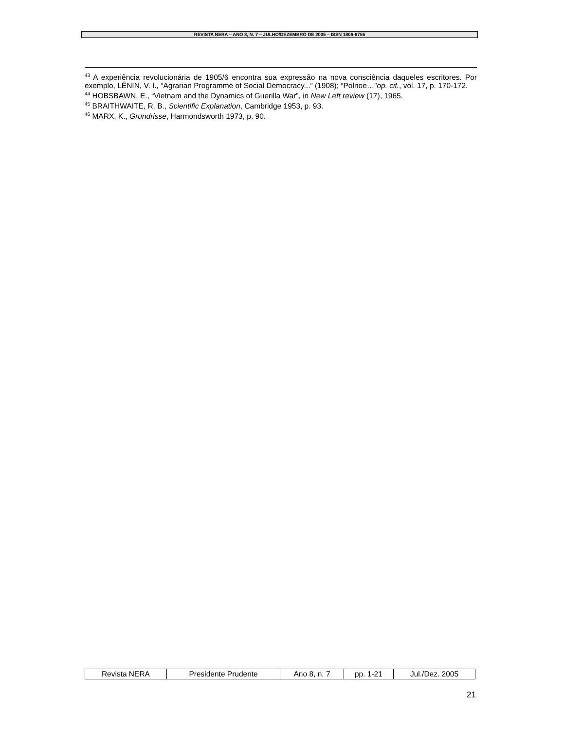REVISTA NERA – ANO 8, N. 7 – JULHO/DEZEMBRO DE 2005 – ISSN 1806-6755
<sup>43</sup> A experiência revolucionária de 1905/6 encontra sua expressão na nova consciência daqueles escritores. Por exemplo, LÊNIN, V. I., “Agrarian Programme of Social Democracy...” (1908); “Polnoe…”op. cit., vol. 17, p. 170-172.
<sup>44</sup> HOBSBAWN, E., “Vietnam and the Dynamics of Guerilla War”, in New Left review (17), 1965.
<sup>45</sup> BRAITHWAITE, R. B., Scientific Explanation, Cambridge 1953, p. 93.
<sup>46</sup> MARX, K., Grundrisse, Harmondsworth 1973, p. 90.
| Revista NERA | Presidente Prudente | Ano 8, n. 7 | pp. 1-21 | Jul./Dez. 2005 |
21